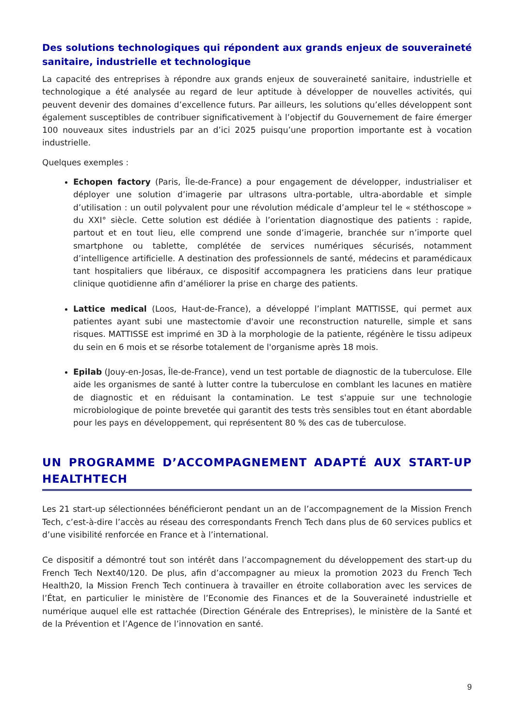Des solutions technologiques qui répondent aux grands enjeux de souveraineté sanitaire, industrielle et technologique
La capacité des entreprises à répondre aux grands enjeux de souveraineté sanitaire, industrielle et technologique a été analysée au regard de leur aptitude à développer de nouvelles activités, qui peuvent devenir des domaines d’excellence futurs. Par ailleurs, les solutions qu’elles développent sont également susceptibles de contribuer significativement à l’objectif du Gouvernement de faire émerger 100 nouveaux sites industriels par an d’ici 2025 puisqu’une proportion importante est à vocation industrielle.
Quelques exemples :
Echopen factory (Paris, Île-de-France) a pour engagement de développer, industrialiser et déployer une solution d’imagerie par ultrasons ultra-portable, ultra-abordable et simple d’utilisation : un outil polyvalent pour une révolution médicale d’ampleur tel le « stéthoscope » du XXI° siècle. Cette solution est dédiée à l’orientation diagnostique des patients : rapide, partout et en tout lieu, elle comprend une sonde d’imagerie, branchée sur n’importe quel smartphone ou tablette, complétée de services numériques sécurisés, notamment d’intelligence artificielle. A destination des professionnels de santé, médecins et paramédicaux tant hospitaliers que libéraux, ce dispositif accompagnera les praticiens dans leur pratique clinique quotidienne afin d’améliorer la prise en charge des patients.
Lattice medical (Loos, Haut-de-France), a développé l’implant MATTISSE, qui permet aux patientes ayant subi une mastectomie d'avoir une reconstruction naturelle, simple et sans risques. MATTISSE est imprimé en 3D à la morphologie de la patiente, régénère le tissu adipeux du sein en 6 mois et se résorbe totalement de l'organisme après 18 mois.
Epilab (Jouy-en-Josas, Île-de-France), vend un test portable de diagnostic de la tuberculose. Elle aide les organismes de santé à lutter contre la tuberculose en comblant les lacunes en matière de diagnostic et en réduisant la contamination. Le test s'appuie sur une technologie microbiologique de pointe brevetée qui garantit des tests très sensibles tout en étant abordable pour les pays en développement, qui représentent 80 % des cas de tuberculose.
UN PROGRAMME D’ACCOMPAGNEMENT ADAPTÉ AUX START-UP HEALTHTECH
Les 21 start-up sélectionnées bénéficieront pendant un an de l’accompagnement de la Mission French Tech, c’est-à-dire l’accès au réseau des correspondants French Tech dans plus de 60 services publics et d’une visibilité renforcée en France et à l’international.
Ce dispositif a démontré tout son intérêt dans l’accompagnement du développement des start-up du French Tech Next40/120. De plus, afin d’accompagner au mieux la promotion 2023 du French Tech Health20, la Mission French Tech continuera à travailler en étroite collaboration avec les services de l’État, en particulier le ministère de l’Economie des Finances et de la Souveraineté industrielle et numérique auquel elle est rattachée (Direction Générale des Entreprises), le ministère de la Santé et de la Prévention et l’Agence de l’innovation en santé.
9